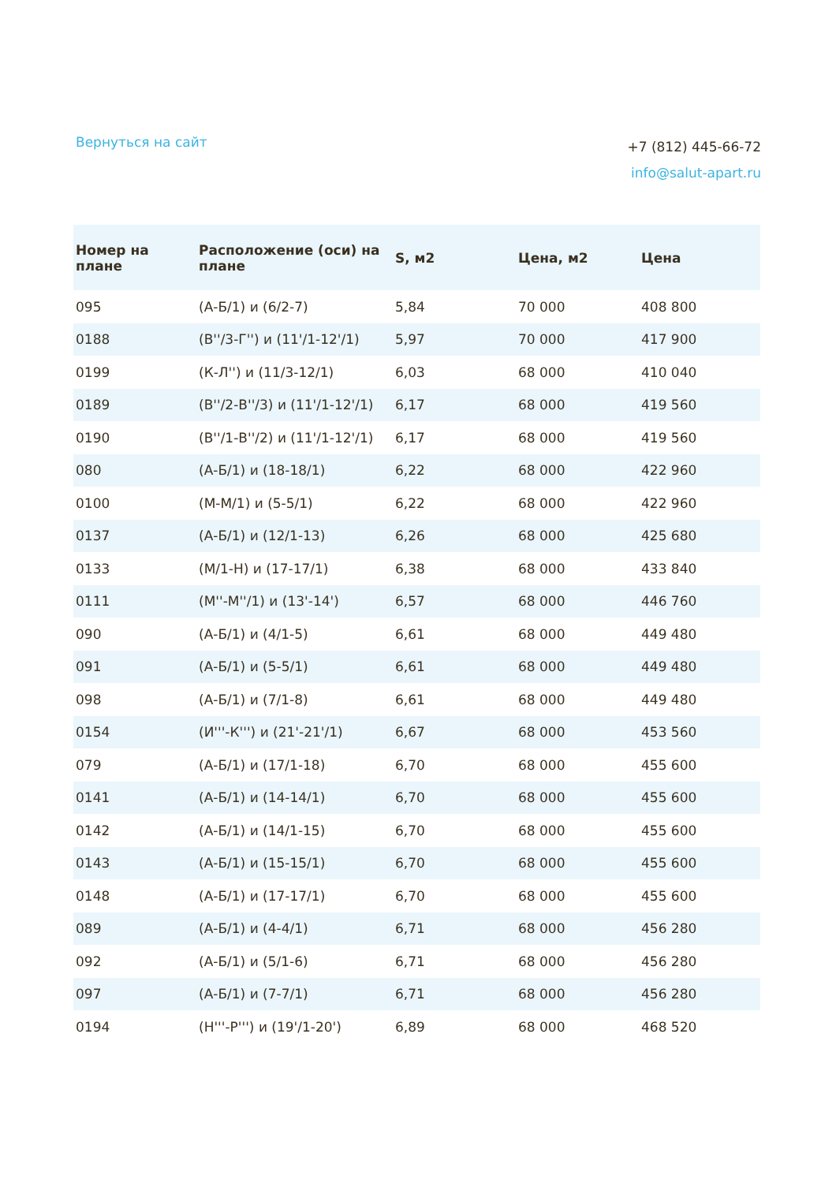Вернуться на сайт
+7 (812) 445-66-72
info@salut-apart.ru
| Номер на плане | Расположение (оси) на плане | S, м2 | Цена, м2 | Цена |
| --- | --- | --- | --- | --- |
| 095 | (А-Б/1) и (6/2-7) | 5,84 | 70 000 | 408 800 |
| 0188 | (В''/3-Г'') и (11'/1-12'/1) | 5,97 | 70 000 | 417 900 |
| 0199 | (К-Л'') и (11/3-12/1) | 6,03 | 68 000 | 410 040 |
| 0189 | (В''/2-В''/3) и (11'/1-12'/1) | 6,17 | 68 000 | 419 560 |
| 0190 | (В''/1-В''/2) и (11'/1-12'/1) | 6,17 | 68 000 | 419 560 |
| 080 | (А-Б/1) и (18-18/1) | 6,22 | 68 000 | 422 960 |
| 0100 | (М-М/1) и (5-5/1) | 6,22 | 68 000 | 422 960 |
| 0137 | (А-Б/1) и (12/1-13) | 6,26 | 68 000 | 425 680 |
| 0133 | (М/1-Н) и (17-17/1) | 6,38 | 68 000 | 433 840 |
| 0111 | (М''-М''/1) и (13'-14') | 6,57 | 68 000 | 446 760 |
| 090 | (А-Б/1) и (4/1-5) | 6,61 | 68 000 | 449 480 |
| 091 | (А-Б/1) и (5-5/1) | 6,61 | 68 000 | 449 480 |
| 098 | (А-Б/1) и (7/1-8) | 6,61 | 68 000 | 449 480 |
| 0154 | (И'''-К''') и (21'-21'/1) | 6,67 | 68 000 | 453 560 |
| 079 | (А-Б/1) и (17/1-18) | 6,70 | 68 000 | 455 600 |
| 0141 | (А-Б/1) и (14-14/1) | 6,70 | 68 000 | 455 600 |
| 0142 | (А-Б/1) и (14/1-15) | 6,70 | 68 000 | 455 600 |
| 0143 | (А-Б/1) и (15-15/1) | 6,70 | 68 000 | 455 600 |
| 0148 | (А-Б/1) и (17-17/1) | 6,70 | 68 000 | 455 600 |
| 089 | (А-Б/1) и (4-4/1) | 6,71 | 68 000 | 456 280 |
| 092 | (А-Б/1) и (5/1-6) | 6,71 | 68 000 | 456 280 |
| 097 | (А-Б/1) и (7-7/1) | 6,71 | 68 000 | 456 280 |
| 0194 | (Н'''-Р''') и (19'/1-20') | 6,89 | 68 000 | 468 520 |